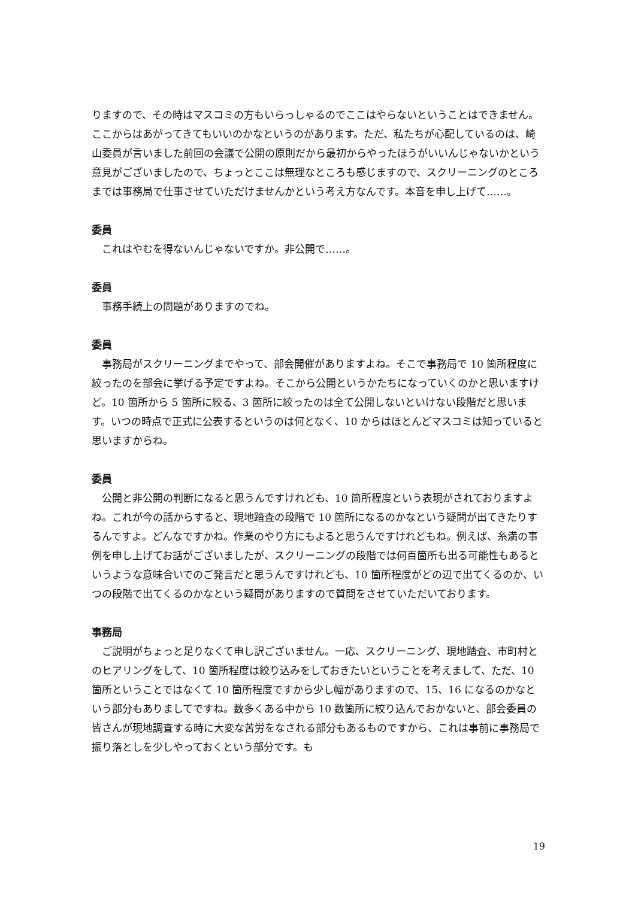りますので、その時はマスコミの方もいらっしゃるのでここはやらないということはできません。ここからはあがってきてもいいのかなというのがあります。ただ、私たちが心配しているのは、崎山委員が言いました前回の会議で公開の原則だから最初からやったほうがいいんじゃないかという意見がございましたので、ちょっとここは無理なところも感じますので、スクリーニングのところまでは事務局で仕事させていただけませんかという考え方なんです。本音を申し上げて……。
委員
これはやむを得ないんじゃないですか。非公開で……。
委員
事務手続上の問題がありますのでね。
委員
事務局がスクリーニングまでやって、部会開催がありますよね。そこで事務局で 10 箇所程度に絞ったのを部会に挙げる予定ですよね。そこから公開というかたちになっていくのかと思いますけど。10 箇所から 5 箇所に絞る、3 箇所に絞ったのは全て公開しないといけない段階だと思います。いつの時点で正式に公表するというのは何となく、10 からはほとんどマスコミは知っていると思いますからね。
委員
公開と非公開の判断になると思うんですけれども、10 箇所程度という表現がされておりますよね。これが今の話からすると、現地踏査の段階で 10 箇所になるのかなという疑問が出てきたりするんですよ。どんなですかね。作業のやり方にもよると思うんですけれどもね。例えば、糸満の事例を申し上げてお話がございましたが、スクリーニングの段階では何百箇所も出る可能性もあるというような意味合いでのご発言だと思うんですけれども、10 箇所程度がどの辺で出てくるのか、いつの段階で出てくるのかなという疑問がありますので質問をさせていただいております。
事務局
ご説明がちょっと足りなくて申し訳ございません。一応、スクリーニング、現地踏査、市町村とのヒアリングをして、10 箇所程度は絞り込みをしておきたいということを考えまして、ただ、10 箇所ということではなくて 10 箇所程度ですから少し幅がありますので、15、16 になるのかなという部分もありましてですね。数多くある中から 10 数箇所に絞り込んでおかないと、部会委員の皆さんが現地調査する時に大変な苦労をなされる部分もあるものですから、これは事前に事務局で振り落としを少しやっておくという部分です。も
19